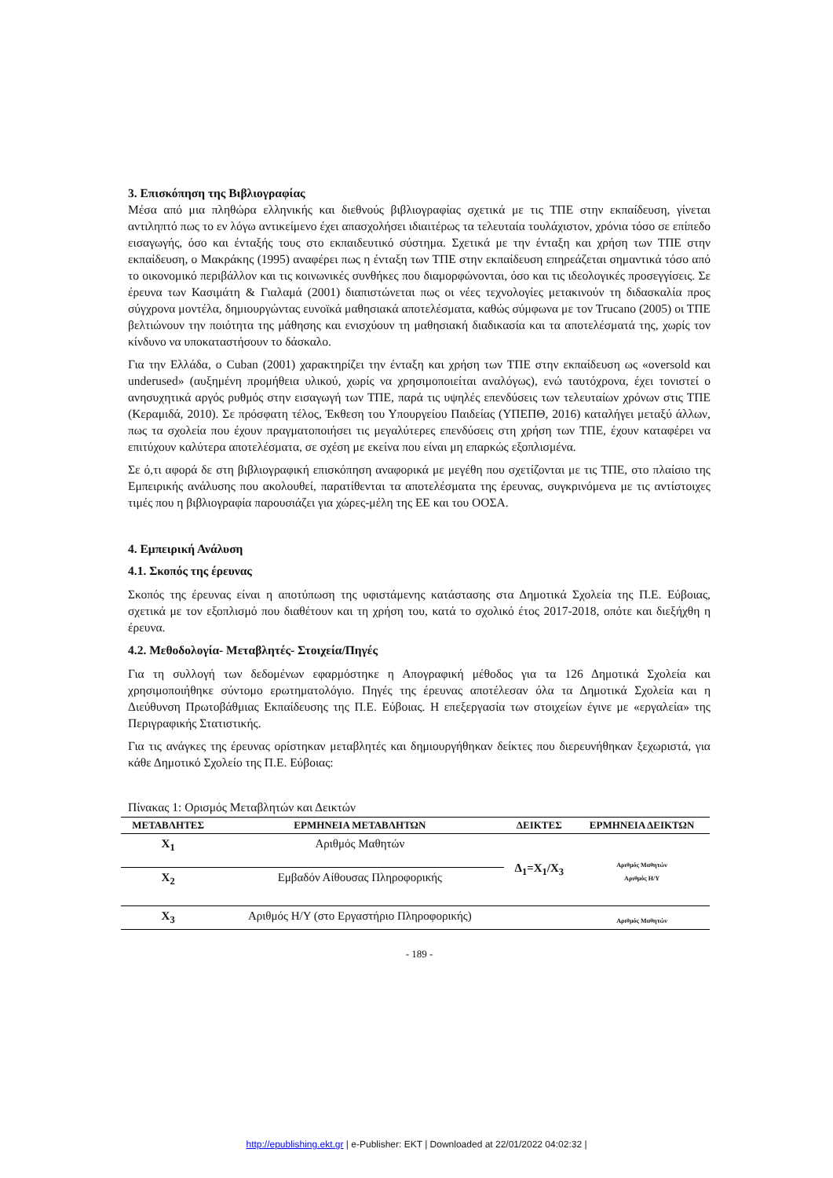3. Επισκόπηση της Βιβλιογραφίας
Μέσα από μια πληθώρα ελληνικής και διεθνούς βιβλιογραφίας σχετικά με τις ΤΠΕ στην εκπαίδευση, γίνεται αντιληπτό πως το εν λόγω αντικείμενο έχει απασχολήσει ιδιαιτέρως τα τελευταία τουλάχιστον, χρόνια τόσο σε επίπεδο εισαγωγής, όσο και ένταξής τους στο εκπαιδευτικό σύστημα. Σχετικά με την ένταξη και χρήση των ΤΠΕ στην εκπαίδευση, ο Μακράκης (1995) αναφέρει πως η ένταξη των ΤΠΕ στην εκπαίδευση επηρεάζεται σημαντικά τόσο από το οικονομικό περιβάλλον και τις κοινωνικές συνθήκες που διαμορφώνονται, όσο και τις ιδεολογικές προσεγγίσεις. Σε έρευνα των Κασιμάτη & Γιαλαμά (2001) διαπιστώνεται πως οι νέες τεχνολογίες μετακινούν τη διδασκαλία προς σύγχρονα μοντέλα, δημιουργώντας ευνοϊκά μαθησιακά αποτελέσματα, καθώς σύμφωνα με τον Trucano (2005) οι ΤΠΕ βελτιώνουν την ποιότητα της μάθησης και ενισχύουν τη μαθησιακή διαδικασία και τα αποτελέσματά της, χωρίς τον κίνδυνο να υποκαταστήσουν το δάσκαλο.
Για την Ελλάδα, ο Cuban (2001) χαρακτηρίζει την ένταξη και χρήση των ΤΠΕ στην εκπαίδευση ως «oversold και underused» (αυξημένη προμήθεια υλικού, χωρίς να χρησιμοποιείται αναλόγως), ενώ ταυτόχρονα, έχει τονιστεί ο ανησυχητικά αργός ρυθμός στην εισαγωγή των ΤΠΕ, παρά τις υψηλές επενδύσεις των τελευταίων χρόνων στις ΤΠΕ (Κεραμιδά, 2010). Σε πρόσφατη τέλος, Έκθεση του Υπουργείου Παιδείας (ΥΠΕΠΘ, 2016) καταλήγει μεταξύ άλλων, πως τα σχολεία που έχουν πραγματοποιήσει τις μεγαλύτερες επενδύσεις στη χρήση των ΤΠΕ, έχουν καταφέρει να επιτύχουν καλύτερα αποτελέσματα, σε σχέση με εκείνα που είναι μη επαρκώς εξοπλισμένα.
Σε ό,τι αφορά δε στη βιβλιογραφική επισκόπηση αναφορικά με μεγέθη που σχετίζονται με τις ΤΠΕ, στο πλαίσιο της Εμπειρικής ανάλυσης που ακολουθεί, παρατίθενται τα αποτελέσματα της έρευνας, συγκρινόμενα με τις αντίστοιχες τιμές που η βιβλιογραφία παρουσιάζει για χώρες-μέλη της ΕΕ και του ΟΟΣΑ.
4. Εμπειρική Ανάλυση
4.1. Σκοπός της έρευνας
Σκοπός της έρευνας είναι η αποτύπωση της υφιστάμενης κατάστασης στα Δημοτικά Σχολεία της Π.Ε. Εύβοιας, σχετικά με τον εξοπλισμό που διαθέτουν και τη χρήση του, κατά το σχολικό έτος 2017-2018, οπότε και διεξήχθη η έρευνα.
4.2. Μεθοδολογία- Μεταβλητές- Στοιχεία/Πηγές
Για τη συλλογή των δεδομένων εφαρμόστηκε η Απογραφική μέθοδος για τα 126 Δημοτικά Σχολεία και χρησιμοποιήθηκε σύντομο ερωτηματολόγιο. Πηγές της έρευνας αποτέλεσαν όλα τα Δημοτικά Σχολεία και η Διεύθυνση Πρωτοβάθμιας Εκπαίδευσης της Π.Ε. Εύβοιας. Η επεξεργασία των στοιχείων έγινε με «εργαλεία» της Περιγραφικής Στατιστικής.
Για τις ανάγκες της έρευνας ορίστηκαν μεταβλητές και δημιουργήθηκαν δείκτες που διερευνήθηκαν ξεχωριστά, για κάθε Δημοτικό Σχολείο της Π.Ε. Εύβοιας:
Πίνακας 1: Ορισμός Μεταβλητών και Δεικτών
| ΜΕΤΑΒΛΗΤΕΣ | ΕΡΜΗΝΕΙΑ ΜΕΤΑΒΛΗΤΩΝ | ΔΕΙΚΤΕΣ | ΕΡΜΗΝΕΙΑ ΔΕΙΚΤΩΝ |
| --- | --- | --- | --- |
| X<sub>1</sub> | Αριθμός Μαθητών | Δ<sub>1</sub>=X<sub>1</sub>/X<sub>3</sub> | Αριθμός Μαθητών Αριθμός Η/Υ |
| X<sub>2</sub> | Εμβαδόν Αίθουσας Πληροφορικής | | |
| X<sub>3</sub> | Αριθμός Η/Υ (στο Εργαστήριο Πληροφορικής) | | Αριθμός Μαθητών |
- 189 -
http://epublishing.ekt.gr | e-Publisher: EKT | Downloaded at 22/01/2022 04:02:32 |